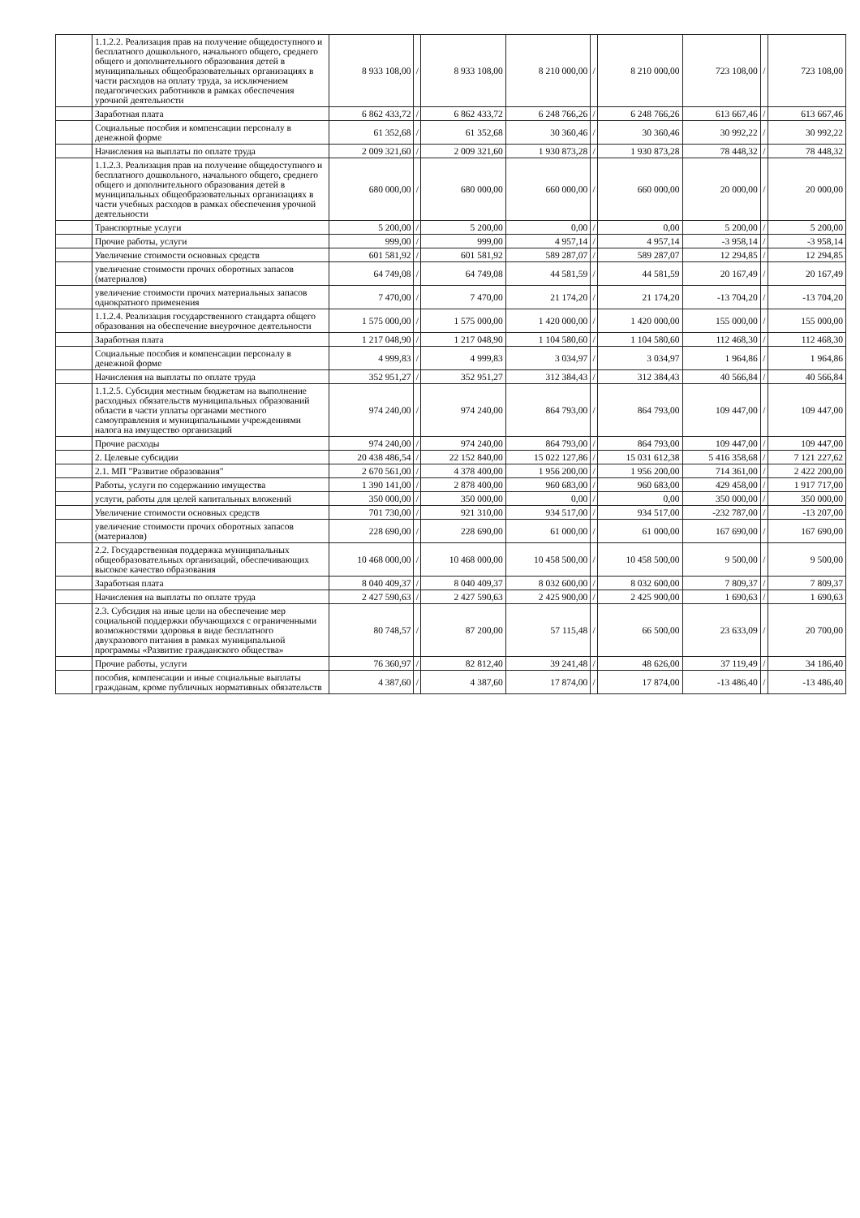| | 1.1.2.2. Реализация прав на получение общедоступного и бесплатного дошкольного, начального общего, среднего общего и дополнительного образования детей в муниципальных общеобразовательных организациях в части расходов на оплату труда, за исключением педагогических работников в рамках обеспечения урочной деятельности | 8 933 108,00 | / | 8 933 108,00 | 8 210 000,00 | / | 8 210 000,00 | 723 108,00 | / | 723 108,00 |
| | Заработная плата | 6 862 433,72 | / | 6 862 433,72 | 6 248 766,26 | / | 6 248 766,26 | 613 667,46 | / | 613 667,46 |
| | Социальные пособия и компенсации персоналу в денежной форме | 61 352,68 | / | 61 352,68 | 30 360,46 | / | 30 360,46 | 30 992,22 | / | 30 992,22 |
| | Начисления на выплаты по оплате труда | 2 009 321,60 | / | 2 009 321,60 | 1 930 873,28 | / | 1 930 873,28 | 78 448,32 | / | 78 448,32 |
| | 1.1.2.3. Реализация прав на получение общедоступного и бесплатного дошкольного, начального общего, среднего общего и дополнительного образования детей в муниципальных общеобразовательных организациях в части учебных расходов в рамках обеспечения урочной деятельности | 680 000,00 | / | 680 000,00 | 660 000,00 | / | 660 000,00 | 20 000,00 | / | 20 000,00 |
| | Транспортные услуги | 5 200,00 | / | 5 200,00 | 0,00 | / | 0,00 | 5 200,00 | / | 5 200,00 |
| | Прочие работы, услуги | 999,00 | / | 999,00 | 4 957,14 | / | 4 957,14 | -3 958,14 | / | -3 958,14 |
| | Увеличение стоимости основных средств | 601 581,92 | / | 601 581,92 | 589 287,07 | / | 589 287,07 | 12 294,85 | / | 12 294,85 |
| | увеличение стоимости прочих оборотных запасов (материалов) | 64 749,08 | / | 64 749,08 | 44 581,59 | / | 44 581,59 | 20 167,49 | / | 20 167,49 |
| | увеличение стоимости прочих материальных запасов однократного применения | 7 470,00 | / | 7 470,00 | 21 174,20 | / | 21 174,20 | -13 704,20 | / | -13 704,20 |
| | 1.1.2.4. Реализация государственного стандарта общего образования на обеспечение внеурочное деятельности | 1 575 000,00 | / | 1 575 000,00 | 1 420 000,00 | / | 1 420 000,00 | 155 000,00 | / | 155 000,00 |
| | Заработная плата | 1 217 048,90 | / | 1 217 048,90 | 1 104 580,60 | / | 1 104 580,60 | 112 468,30 | / | 112 468,30 |
| | Социальные пособия и компенсации персоналу в денежной форме | 4 999,83 | / | 4 999,83 | 3 034,97 | / | 3 034,97 | 1 964,86 | / | 1 964,86 |
| | Начисления на выплаты по оплате труда | 352 951,27 | / | 352 951,27 | 312 384,43 | / | 312 384,43 | 40 566,84 | / | 40 566,84 |
| | 1.1.2.5. Субсидия местным бюджетам на выполнение расходных обязательств муниципальных образований области в части уплаты органами местного самоуправления и муниципальными учреждениями налога на имущество организаций | 974 240,00 | / | 974 240,00 | 864 793,00 | / | 864 793,00 | 109 447,00 | / | 109 447,00 |
| | Прочие расходы | 974 240,00 | / | 974 240,00 | 864 793,00 | / | 864 793,00 | 109 447,00 | / | 109 447,00 |
| | 2. Целевые субсидии | 20 438 486,54 | / | 22 152 840,00 | 15 022 127,86 | / | 15 031 612,38 | 5 416 358,68 | / | 7 121 227,62 |
| | 2.1. МП "Развитие образования" | 2 670 561,00 | / | 4 378 400,00 | 1 956 200,00 | / | 1 956 200,00 | 714 361,00 | / | 2 422 200,00 |
| | Работы, услуги по содержанию имущества | 1 390 141,00 | / | 2 878 400,00 | 960 683,00 | / | 960 683,00 | 429 458,00 | / | 1 917 717,00 |
| | услуги, работы для целей капитальных вложений | 350 000,00 | / | 350 000,00 | 0,00 | / | 0,00 | 350 000,00 | / | 350 000,00 |
| | Увеличение стоимости основных средств | 701 730,00 | / | 921 310,00 | 934 517,00 | / | 934 517,00 | -232 787,00 | / | -13 207,00 |
| | увеличение стоимости прочих оборотных запасов (материалов) | 228 690,00 | / | 228 690,00 | 61 000,00 | / | 61 000,00 | 167 690,00 | / | 167 690,00 |
| | 2.2. Государственная поддержка муниципальных общеобразовательных организаций, обеспечивающих высокое качество образования | 10 468 000,00 | / | 10 468 000,00 | 10 458 500,00 | / | 10 458 500,00 | 9 500,00 | / | 9 500,00 |
| | Заработная плата | 8 040 409,37 | / | 8 040 409,37 | 8 032 600,00 | / | 8 032 600,00 | 7 809,37 | / | 7 809,37 |
| | Начисления на выплаты по оплате труда | 2 427 590,63 | / | 2 427 590,63 | 2 425 900,00 | / | 2 425 900,00 | 1 690,63 | / | 1 690,63 |
| | 2.3. Субсидия на иные цели на обеспечение мер социальной поддержки обучающихся с ограниченными возможностями здоровья в виде бесплатного двухразового питания в рамках муниципальной программы «Развитие гражданского общества» | 80 748,57 | / | 87 200,00 | 57 115,48 | / | 66 500,00 | 23 633,09 | / | 20 700,00 |
| | Прочие работы, услуги | 76 360,97 | / | 82 812,40 | 39 241,48 | / | 48 626,00 | 37 119,49 | / | 34 186,40 |
| | пособия, компенсации и иные социальные выплаты гражданам, кроме публичных нормативных обязательств | 4 387,60 | / | 4 387,60 | 17 874,00 | / | 17 874,00 | -13 486,40 | / | -13 486,40 |